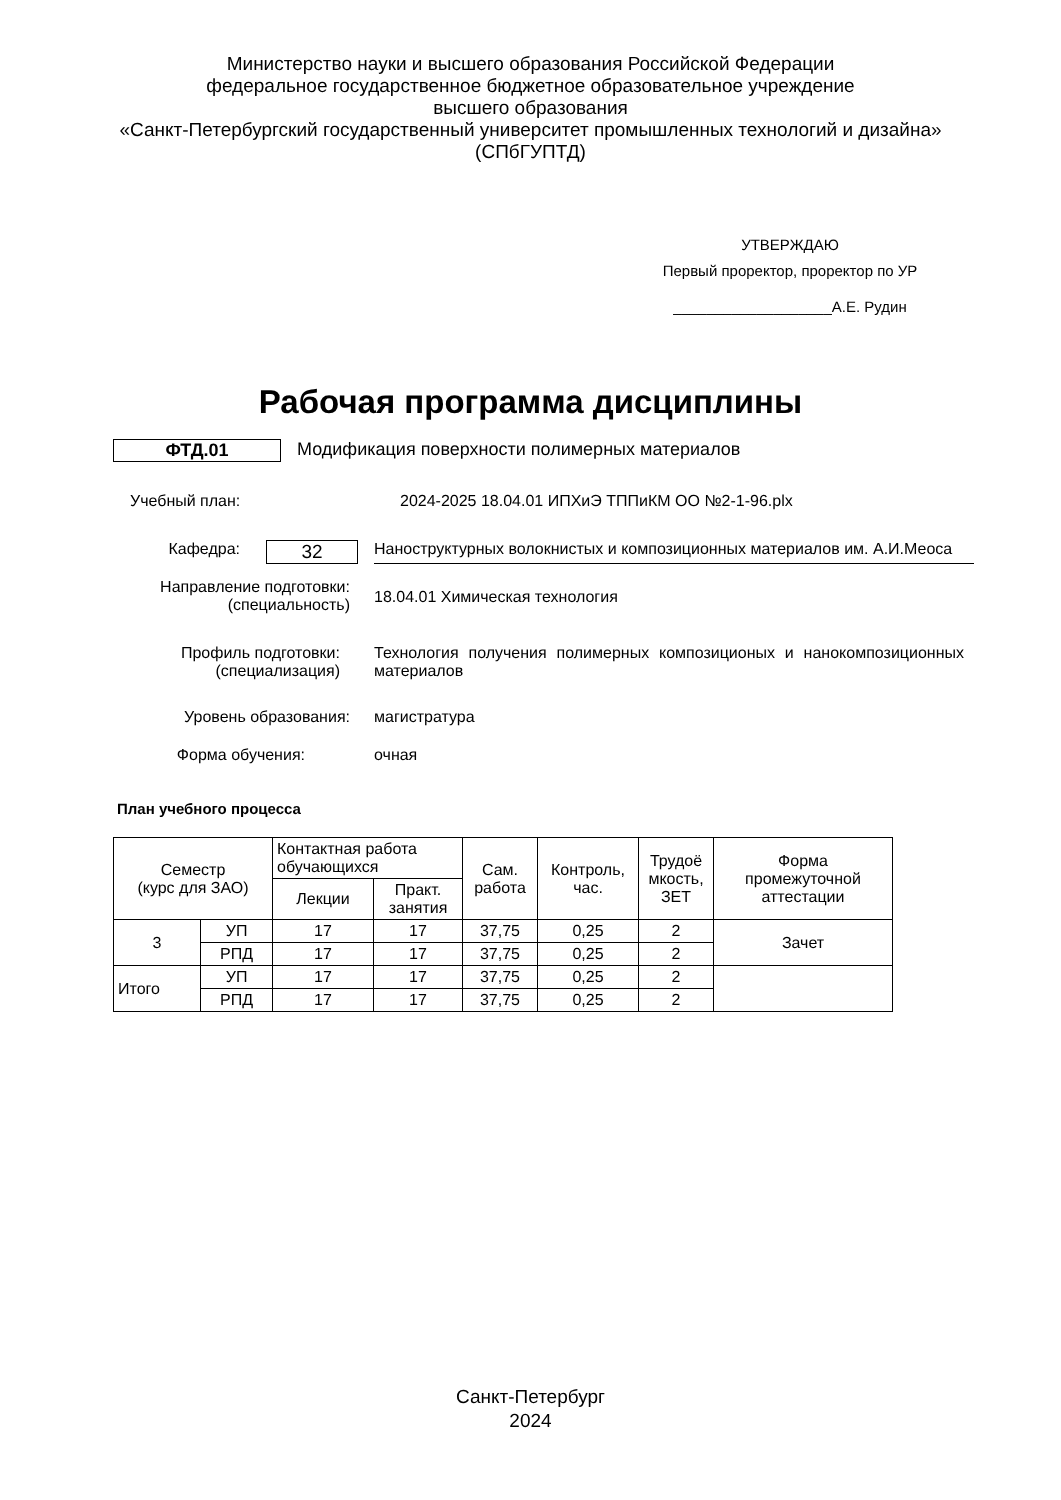Министерство науки и высшего образования Российской Федерации
федеральное государственное бюджетное образовательное учреждение
высшего образования
«Санкт-Петербургский государственный университет промышленных технологий и дизайна»
(СПбГУПТД)
УТВЕРЖДАЮ
Первый проректор, проректор по УР
___________________А.Е. Рудин
Рабочая программа дисциплины
ФТД.01 Модификация поверхности полимерных материалов
Учебный план: 2024-2025 18.04.01 ИПХиЭ ТППиКМ ОО №2-1-96.plx
Кафедра:
32
Наноструктурных волокнистых и композиционных материалов им. А.И.Меоса
Направление подготовки:
(специальность)
18.04.01 Химическая технология
Профиль подготовки:
(специализация)
Технология получения полимерных композиционых и нанокомпозиционных материалов
Уровень образования: магистратура
Форма обучения: очная
План учебного процесса
| Семестр (курс для ЗАО) | | Контактная работа обучающихся | | Сам. работа | Контроль, час. | Трудоё мкость, ЗЕТ | Форма промежуточной аттестации |
| --- | --- | --- | --- | --- | --- | --- | --- |
| | | Лекции | Практ. занятия | | | | |
| 3 | УП | 17 | 17 | 37,75 | 0,25 | 2 | Зачет |
| | РПД | 17 | 17 | 37,75 | 0,25 | 2 | |
| Итого | УП | 17 | 17 | 37,75 | 0,25 | 2 | |
| | РПД | 17 | 17 | 37,75 | 0,25 | 2 | |
Санкт-Петербург
2024